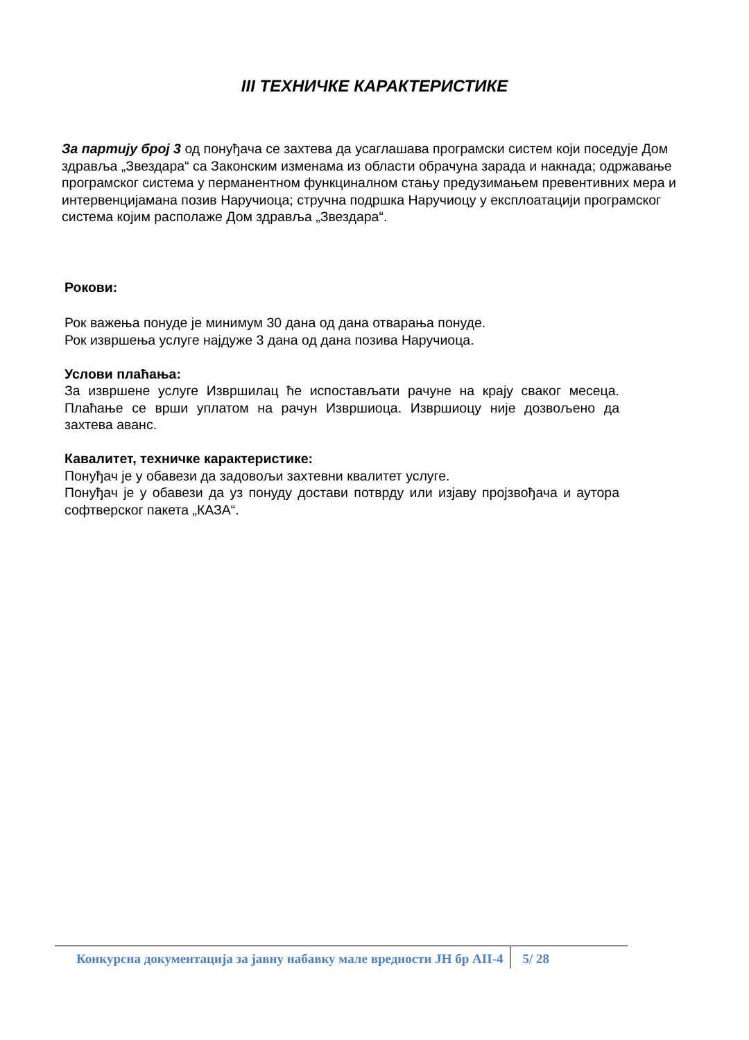III ТЕХНИЧКЕ КАРАКТЕРИСТИКЕ
За партију број 3 од понуђача се захтева да усаглашава програмски систем који поседује Дом здравља „Звездара“ са Законским изменама из области обрачуна зарада и накнада; одржавање програмског система у перманентном функциналном стању предузимањем превентивних мера и интервенцијамана позив Наручиоца; стручна подршка Наручиоцу у експлоатацији програмског система којим располаже Дом здравља „Звездара“.
Рокови:
Рок важења понуде је минимум 30 дана од дана отварања понуде.
Рок извршења услуге најдуже 3 дана од дана позива Наручиоца.
Услови плаћања:
За извршене услуге Извршилац ће испостављати рачуне на крају сваког месеца. Плаћање се врши уплатом на рачун Извршиоца. Извршиоцу није дозвољено да захтева аванс.
Кавалитет, техничке карактеристике:
Понуђач је у обавези да задовољи захтевни квалитет услуге.
Понуђач је у обавези да уз понуду достави потврду или изјаву пројзвођача и аутора софтверског пакета „КАЗА“.
Конкурсна документација за јавну набавку мале вредности ЈН бр АII-4 5/ 28